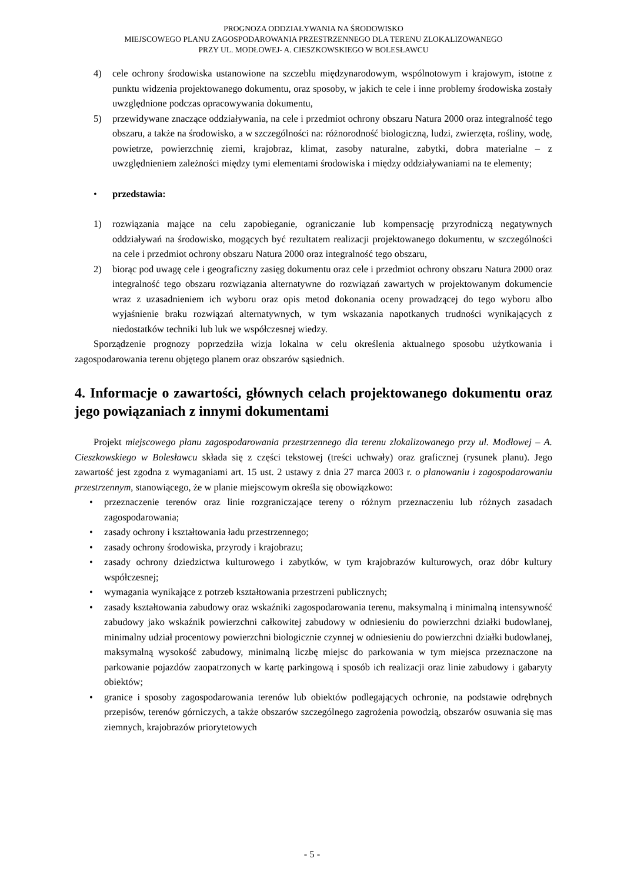PROGNOZA ODDZIAŁYWANIA NA ŚRODOWISKO
MIEJSCOWEGO PLANU ZAGOSPODAROWANIA PRZESTRZENNEGO DLA TERENU ZLOKALIZOWANEGO
PRZY UL. MODŁOWEJ- A. CIESZKOWSKIEGO W BOLESŁAWCU
4) cele ochrony środowiska ustanowione na szczeblu międzynarodowym, wspólnotowym i krajowym, istotne z punktu widzenia projektowanego dokumentu, oraz sposoby, w jakich te cele i inne problemy środowiska zostały uwzględnione podczas opracowywania dokumentu,
5) przewidywane znaczące oddziaływania, na cele i przedmiot ochrony obszaru Natura 2000 oraz integralność tego obszaru, a także na środowisko, a w szczególności na: różnorodność biologiczną, ludzi, zwierzęta, rośliny, wodę, powietrze, powierzchnię ziemi, krajobraz, klimat, zasoby naturalne, zabytki, dobra materialne – z uwzględnieniem zależności między tymi elementami środowiska i między oddziaływaniami na te elementy;
• przedstawia:
1) rozwiązania mające na celu zapobieganie, ograniczanie lub kompensację przyrodniczą negatywnych oddziaływań na środowisko, mogących być rezultatem realizacji projektowanego dokumentu, w szczególności na cele i przedmiot ochrony obszaru Natura 2000 oraz integralność tego obszaru,
2) biorąc pod uwagę cele i geograficzny zasięg dokumentu oraz cele i przedmiot ochrony obszaru Natura 2000 oraz integralność tego obszaru rozwiązania alternatywne do rozwiązań zawartych w projektowanym dokumencie wraz z uzasadnieniem ich wyboru oraz opis metod dokonania oceny prowadzącej do tego wyboru albo wyjaśnienie braku rozwiązań alternatywnych, w tym wskazania napotkanych trudności wynikających z niedostatków techniki lub luk we współczesnej wiedzy.
Sporządzenie prognozy poprzedziła wizja lokalna w celu określenia aktualnego sposobu użytkowania i zagospodarowania terenu objętego planem oraz obszarów sąsiednich.
4. Informacje o zawartości, głównych celach projektowanego dokumentu oraz jego powiązaniach z innymi dokumentami
Projekt miejscowego planu zagospodarowania przestrzennego dla terenu zlokalizowanego przy ul. Modłowej – A. Cieszkowskiego w Bolesławcu składa się z części tekstowej (treści uchwały) oraz graficznej (rysunek planu). Jego zawartość jest zgodna z wymaganiami art. 15 ust. 2 ustawy z dnia 27 marca 2003 r. o planowaniu i zagospodarowaniu przestrzennym, stanowiącego, że w planie miejscowym określa się obowiązkowo:
• przeznaczenie terenów oraz linie rozgraniczające tereny o różnym przeznaczeniu lub różnych zasadach zagospodarowania;
• zasady ochrony i kształtowania ładu przestrzennego;
• zasady ochrony środowiska, przyrody i krajobrazu;
• zasady ochrony dziedzictwa kulturowego i zabytków, w tym krajobrazów kulturowych, oraz dóbr kultury współczesnej;
• wymagania wynikające z potrzeb kształtowania przestrzeni publicznych;
• zasady kształtowania zabudowy oraz wskaźniki zagospodarowania terenu, maksymalną i minimalną intensywność zabudowy jako wskaźnik powierzchni całkowitej zabudowy w odniesieniu do powierzchni działki budowlanej, minimalny udział procentowy powierzchni biologicznie czynnej w odniesieniu do powierzchni działki budowlanej, maksymalną wysokość zabudowy, minimalną liczbę miejsc do parkowania w tym miejsca przeznaczone na parkowanie pojazdów zaopatrzonych w kartę parkingową i sposób ich realizacji oraz linie zabudowy i gabaryty obiektów;
• granice i sposoby zagospodarowania terenów lub obiektów podlegających ochronie, na podstawie odrębnych przepisów, terenów górniczych, a także obszarów szczególnego zagrożenia powodzią, obszarów osuwania się mas ziemnych, krajobrazów priorytetowych
- 5 -